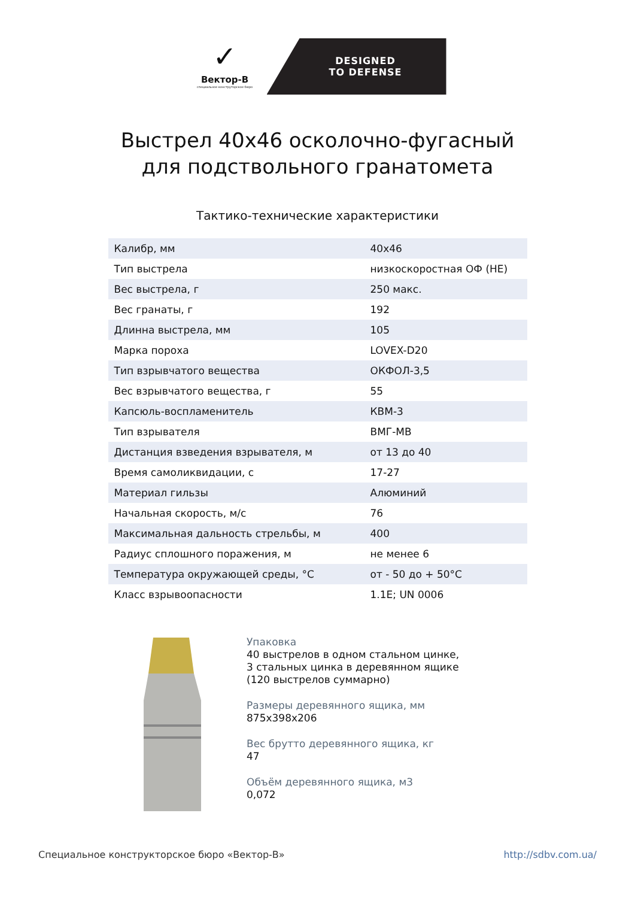✓
Вектор-В
специальное конструторское бюро
DESIGNED
TO DEFENSE
Выстрел 40х46 осколочно-фугасный
для подствольного гранатомета
Тактико-технические характеристики
| Калибр, мм | 40х46 |
| Тип выстрела | низкоскоростная ОФ (HE) |
| Вес выстрела, г | 250 макс. |
| Вес гранаты, г | 192 |
| Длинна выстрела, мм | 105 |
| Марка пороха | LOVEX-D20 |
| Тип взрывчатого вещества | ОКФОЛ-3,5 |
| Вес взрывчатого вещества, г | 55 |
| Капсюль-воспламенитель | КВМ-3 |
| Тип взрывателя | ВМГ-МВ |
| Дистанция взведения взрывателя, м | от 13 до 40 |
| Время самоликвидации, с | 17-27 |
| Материал гильзы | Алюминий |
| Начальная скорость, м/с | 76 |
| Максимальная дальность стрельбы, м | 400 |
| Радиус сплошного поражения, м | не менее 6 |
| Температура окружающей среды, °С | от - 50 до + 50°С |
| Класс взрывоопасности | 1.1E; UN 0006 |
Упаковка
40 выстрелов в одном стальном цинке,
3 стальных цинка в деревянном ящике
(120 выстрелов суммарно)
Размеры деревянного ящика, мм
875x398x206
Вес брутто деревянного ящика, кг
47
Объём деревянного ящика, м3
0,072
Специальное конструкторское бюро «Вектор-В» http://sdbv.com.ua/